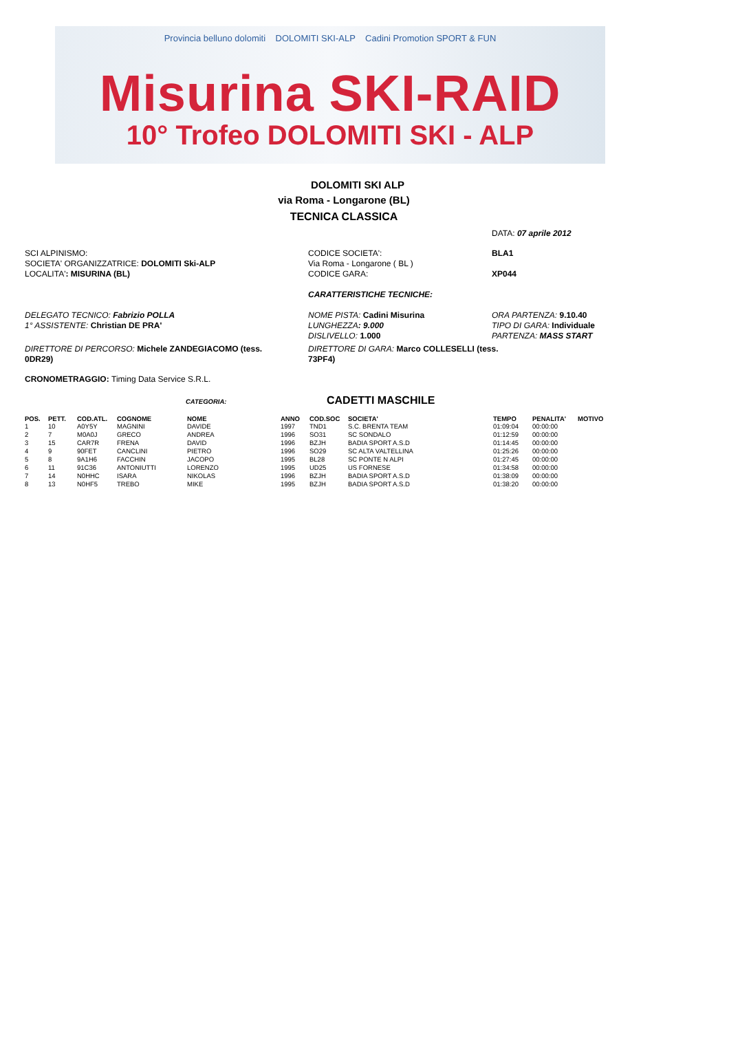Provincia belluno dolomiti DOLOMITI SKI-ALP Cadini Promotion SPORT & FUN
Misurina SKI-RAID
10° Trofeo DOLOMITI SKI - ALP
DOLOMITI SKI ALP
via Roma - Longarone (BL)
TECNICA CLASSICA
DATA: 07 aprile 2012
SCI ALPINISMO:
SOCIETA' ORGANIZZATRICE: DOLOMITI Ski-ALP
LOCALITA': MISURINA (BL)
CODICE SOCIETA':
Via Roma - Longarone ( BL )
CODICE GARA:
BLA1
XP044
CARATTERISTICHE TECNICHE:
DELEGATO TECNICO: Fabrizio POLLA
1° ASSISTENTE: Christian DE PRA'
NOME PISTA: Cadini Misurina
LUNGHEZZA: 9.000
DISLIVELLO: 1.000
ORA PARTENZA: 9.10.40
TIPO DI GARA: Individuale
PARTENZA: MASS START
DIRETTORE DI PERCORSO: Michele ZANDEGIACOMO (tess. 0DR29)
DIRETTORE DI GARA: Marco COLLESELLI (tess. 73PF4)
CRONOMETRAGGIO: Timing Data Service S.R.L.
CATEGORIA:
CADETTI MASCHILE
| POS. | PETT. | COD.ATL. | COGNOME | NOME | ANNO | COD.SOC | SOCIETA' | TEMPO | PENALITA' | MOTIVO |
| --- | --- | --- | --- | --- | --- | --- | --- | --- | --- | --- |
| 1 | 10 | A0Y5Y | MAGNINI | DAVIDE | 1997 | TND1 | S.C. BRENTA TEAM | 01:09:04 | 00:00:00 | |
| 2 | 7 | M0A0J | GRECO | ANDREA | 1996 | SO31 | SC SONDALO | 01:12:59 | 00:00:00 | |
| 3 | 15 | CAR7R | FRENA | DAVID | 1996 | BZJH | BADIA SPORT A.S.D | 01:14:45 | 00:00:00 | |
| 4 | 9 | 90FET | CANCLINI | PIETRO | 1996 | SO29 | SC ALTA VALTELLINA | 01:25:26 | 00:00:00 | |
| 5 | 8 | 9A1H6 | FACCHIN | JACOPO | 1995 | BL28 | SC PONTE N ALPI | 01:27:45 | 00:00:00 | |
| 6 | 11 | 91C36 | ANTONIUTTI | LORENZO | 1995 | UD25 | US FORNESE | 01:34:58 | 00:00:00 | |
| 7 | 14 | N0HHC | ISARA | NIKOLAS | 1996 | BZJH | BADIA SPORT A.S.D | 01:38:09 | 00:00:00 | |
| 8 | 13 | N0HF5 | TREBO | MIKE | 1995 | BZJH | BADIA SPORT A.S.D | 01:38:20 | 00:00:00 | |